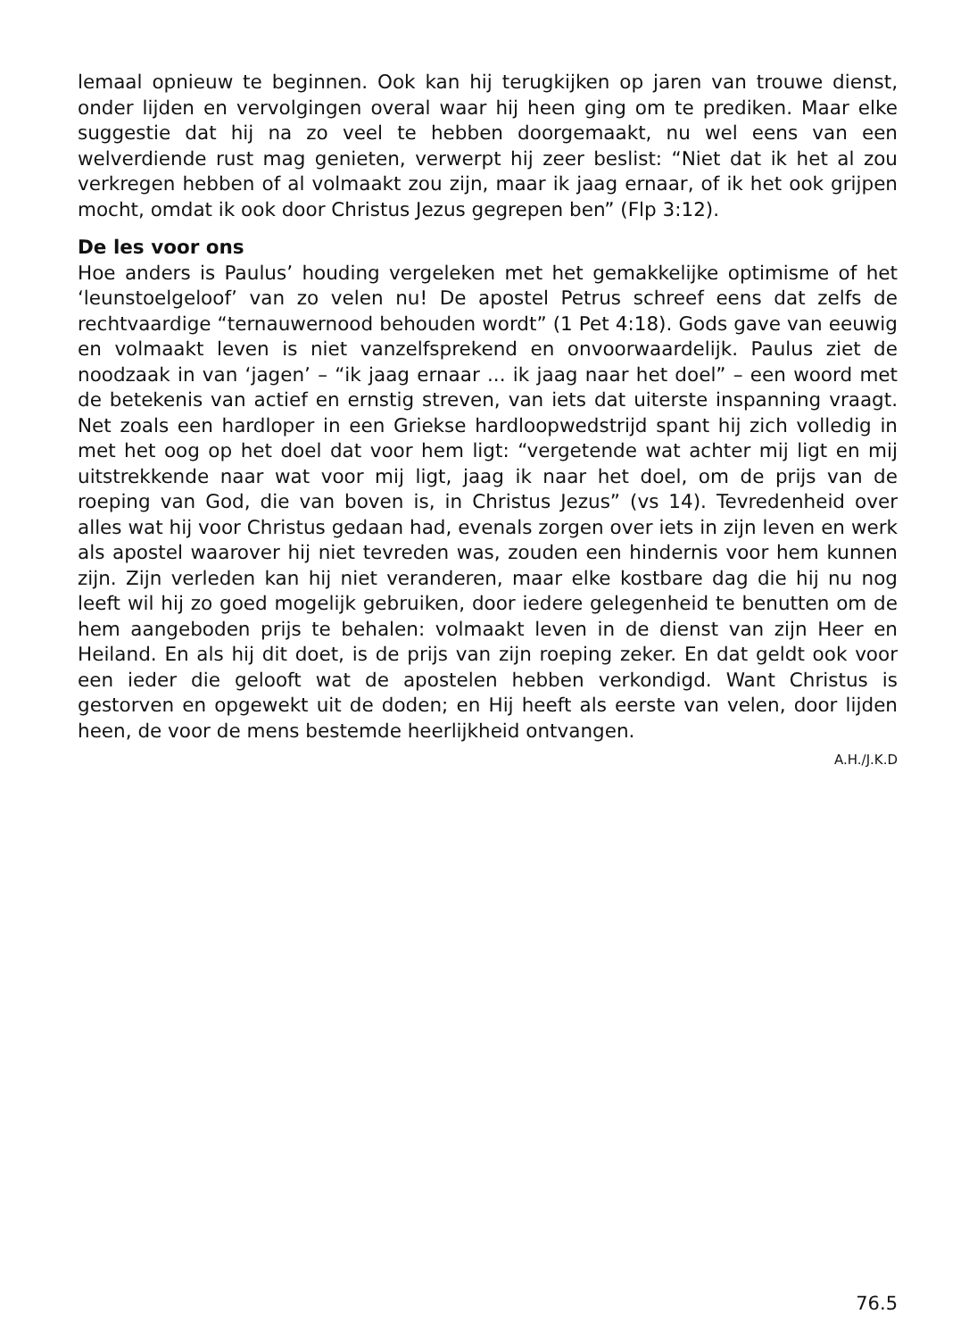lemaal opnieuw te beginnen. Ook kan hij terugkijken op jaren van trouwe dienst, onder lijden en vervolgingen overal waar hij heen ging om te prediken. Maar elke suggestie dat hij na zo veel te hebben doorgemaakt, nu wel eens van een welverdiende rust mag genieten, verwerpt hij zeer beslist: “Niet dat ik het al zou verkregen hebben of al volmaakt zou zijn, maar ik jaag ernaar, of ik het ook grijpen mocht, omdat ik ook door Christus Jezus gegrepen ben” (Flp 3:12).
De les voor ons
Hoe anders is Paulus’ houding vergeleken met het gemakkelijke optimisme of het ‘leunstoelgeloof’ van zo velen nu! De apostel Petrus schreef eens dat zelfs de rechtvaardige “ternauwernood behouden wordt” (1 Pet 4:18). Gods gave van eeuwig en volmaakt leven is niet vanzelfsprekend en onvoorwaardelijk. Paulus ziet de noodzaak in van ‘jagen’ – “ik jaag ernaar ... ik jaag naar het doel” – een woord met de betekenis van actief en ernstig streven, van iets dat uiterste inspanning vraagt. Net zoals een hardloper in een Griekse hardloopwedstrijd spant hij zich volledig in met het oog op het doel dat voor hem ligt: “vergetende wat achter mij ligt en mij uitstrekkende naar wat voor mij ligt, jaag ik naar het doel, om de prijs van de roeping van God, die van boven is, in Christus Jezus” (vs 14). Tevredenheid over alles wat hij voor Christus gedaan had, evenals zorgen over iets in zijn leven en werk als apostel waarover hij niet tevreden was, zouden een hindernis voor hem kunnen zijn. Zijn verleden kan hij niet veranderen, maar elke kostbare dag die hij nu nog leeft wil hij zo goed mogelijk gebruiken, door iedere gelegenheid te benutten om de hem aangeboden prijs te behalen: volmaakt leven in de dienst van zijn Heer en Heiland. En als hij dit doet, is de prijs van zijn roeping zeker. En dat geldt ook voor een ieder die gelooft wat de apostelen hebben verkondigd. Want Christus is gestorven en opgewekt uit de doden; en Hij heeft als eerste van velen, door lijden heen, de voor de mens bestemde heerlijkheid ontvangen.
A.H./J.K.D
76.5